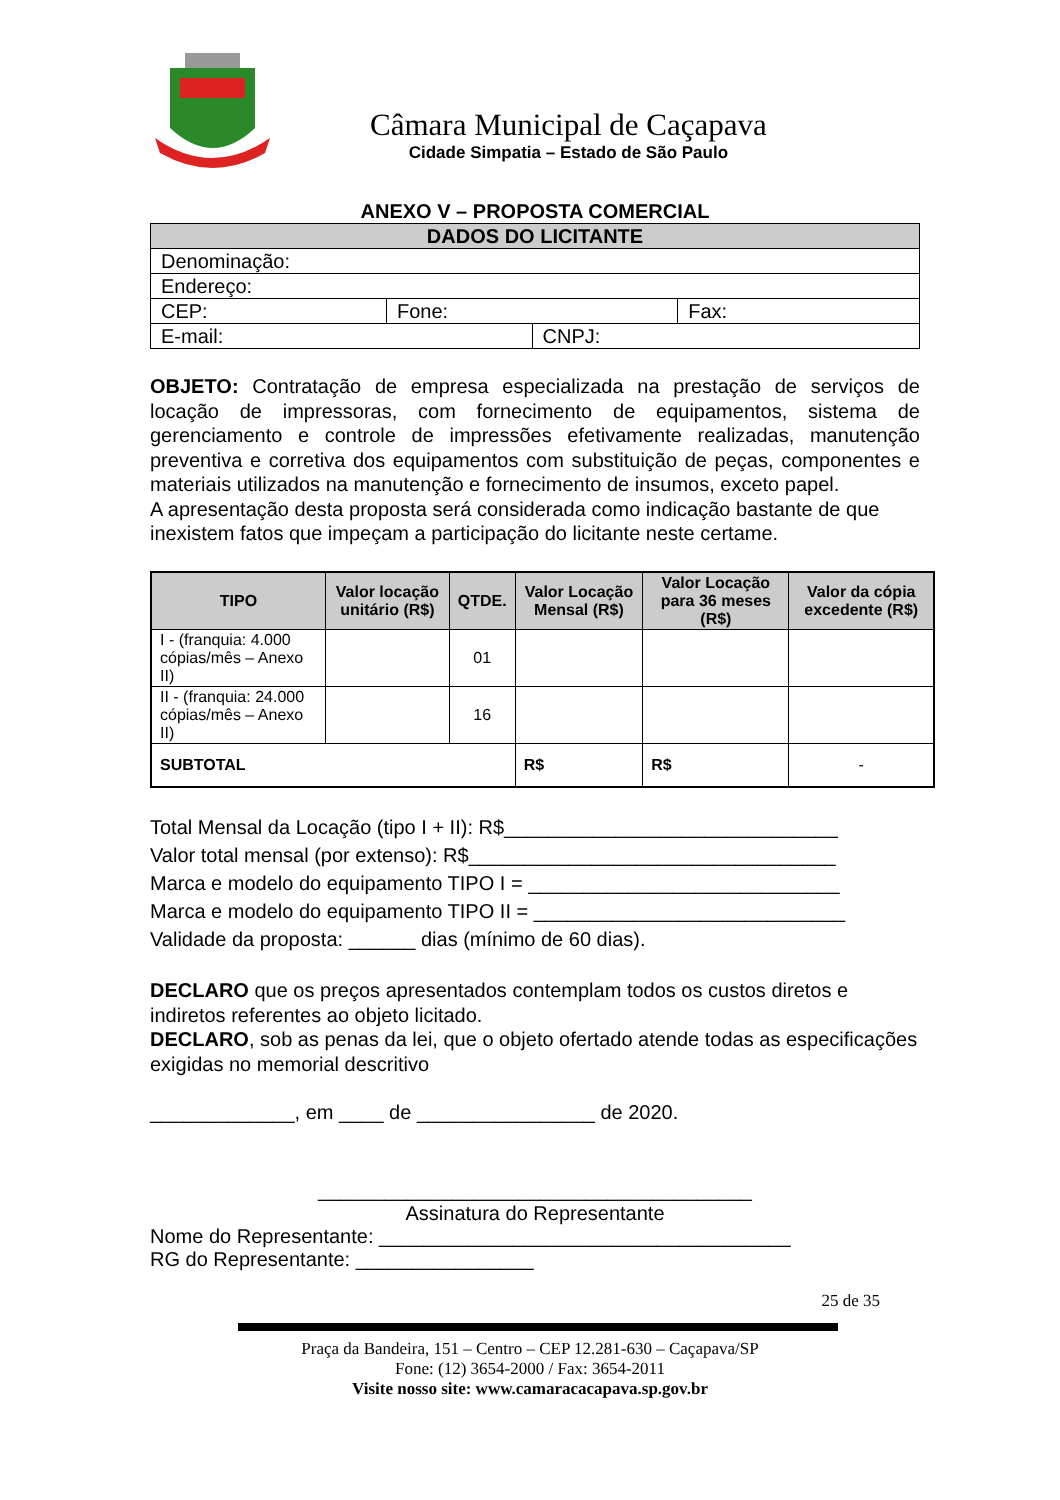Câmara Municipal de Caçapava
Cidade Simpatia – Estado de São Paulo
ANEXO V – PROPOSTA COMERCIAL
| DADOS DO LICITANTE | | | |
| Denominação: | | | |
| Endereço: | | | |
| CEP: | Fone: | | Fax: |
| E-mail: | | CNPJ: | |
OBJETO: Contratação de empresa especializada na prestação de serviços de locação de impressoras, com fornecimento de equipamentos, sistema de gerenciamento e controle de impressões efetivamente realizadas, manutenção preventiva e corretiva dos equipamentos com substituição de peças, componentes e materiais utilizados na manutenção e fornecimento de insumos, exceto papel.
A apresentação desta proposta será considerada como indicação bastante de que inexistem fatos que impeçam a participação do licitante neste certame.
| TIPO | Valor locação unitário (R$) | QTDE. | Valor Locação Mensal (R$) | Valor Locação para 36 meses (R$) | Valor da cópia excedente (R$) |
| --- | --- | --- | --- | --- | --- |
| I - (franquia: 4.000 cópias/mês – Anexo II) | | 01 | | | |
| II - (franquia: 24.000 cópias/mês – Anexo II) | | 16 | | | |
| SUBTOTAL | | | R$ | R$ | - |
Total Mensal da Locação (tipo I + II): R$______________________________
Valor total mensal (por extenso): R$_________________________________
Marca e modelo do equipamento TIPO I = ____________________________
Marca e modelo do equipamento TIPO II = ____________________________
Validade da proposta: ______ dias (mínimo de 60 dias).
DECLARO que os preços apresentados contemplam todos os custos diretos e indiretos referentes ao objeto licitado.
DECLARO, sob as penas da lei, que o objeto ofertado atende todas as especificações exigidas no memorial descritivo
_____________, em ____ de ________________ de 2020.
_______________________________________
Assinatura do Representante
Nome do Representante: _____________________________________
RG do Representante: ________________
25 de 35
Praça da Bandeira, 151 – Centro – CEP 12.281-630 – Caçapava/SP
Fone: (12) 3654-2000 / Fax: 3654-2011
Visite nosso site: www.camaracacapava.sp.gov.br